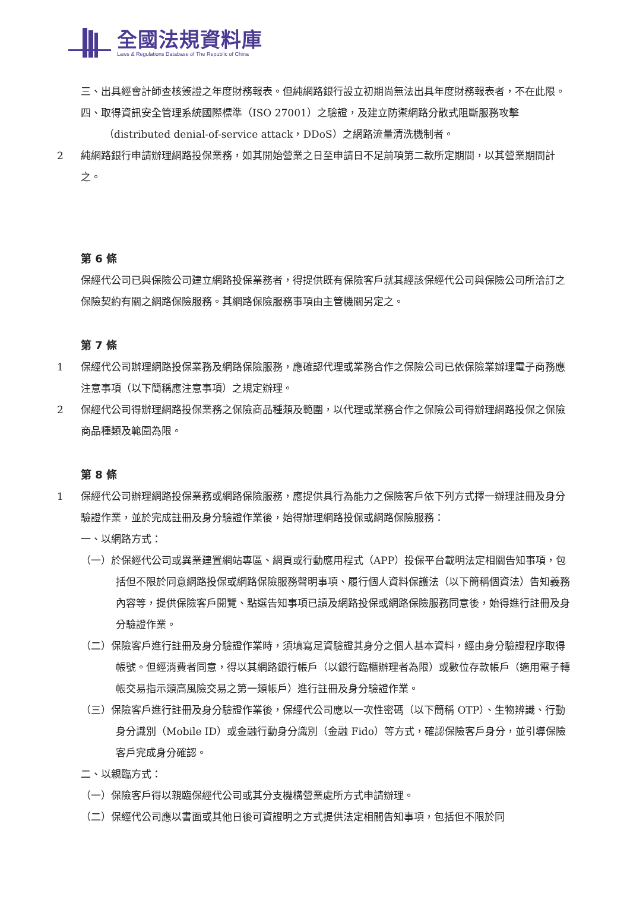全國法規資料庫
Laws & Regulations Database of The Republic of China
三、出具經會計師查核簽證之年度財務報表。但純網路銀行設立初期尚無法出具年度財務報表者，不在此限。
四、取得資訊安全管理系統國際標準（ISO 27001）之驗證，及建立防禦網路分散式阻斷服務攻擊（distributed denial-of-service attack，DDoS）之網路流量清洗機制者。
2 純網路銀行申請辦理網路投保業務，如其開始營業之日至申請日不足前項第二款所定期間，以其營業期間計之。
第 6 條
保經代公司已與保險公司建立網路投保業務者，得提供既有保險客戶就其經該保經代公司與保險公司所洽訂之保險契約有關之網路保險服務。其網路保險服務事項由主管機關另定之。
第 7 條
1 保經代公司辦理網路投保業務及網路保險服務，應確認代理或業務合作之保險公司已依保險業辦理電子商務應注意事項（以下簡稱應注意事項）之規定辦理。
2 保經代公司得辦理網路投保業務之保險商品種類及範圍，以代理或業務合作之保險公司得辦理網路投保之保險商品種類及範圍為限。
第 8 條
1 保經代公司辦理網路投保業務或網路保險服務，應提供具行為能力之保險客戶依下列方式擇一辦理註冊及身分驗證作業，並於完成註冊及身分驗證作業後，始得辦理網路投保或網路保險服務：
一、以網路方式：
（一）於保經代公司或異業建置網站專區、網頁或行動應用程式（APP）投保平台載明法定相關告知事項，包括但不限於同意網路投保或網路保險服務聲明事項、履行個人資料保護法（以下簡稱個資法）告知義務內容等，提供保險客戶閱覽、點選告知事項已讀及網路投保或網路保險服務同意後，始得進行註冊及身分驗證作業。
（二）保險客戶進行註冊及身分驗證作業時，須填寫足資驗證其身分之個人基本資料，經由身分驗證程序取得帳號。但經消費者同意，得以其網路銀行帳戶（以銀行臨櫃辦理者為限）或數位存款帳戶（適用電子轉帳交易指示類高風險交易之第一類帳戶）進行註冊及身分驗證作業。
（三）保險客戶進行註冊及身分驗證作業後，保經代公司應以一次性密碼（以下簡稱 OTP）、生物辨識、行動身分識別（Mobile ID）或金融行動身分識別（金融 Fido）等方式，確認保險客戶身分，並引導保險客戶完成身分確認。
二、以親臨方式：
（一）保險客戶得以親臨保經代公司或其分支機構營業處所方式申請辦理。
（二）保經代公司應以書面或其他日後可資證明之方式提供法定相關告知事項，包括但不限於同